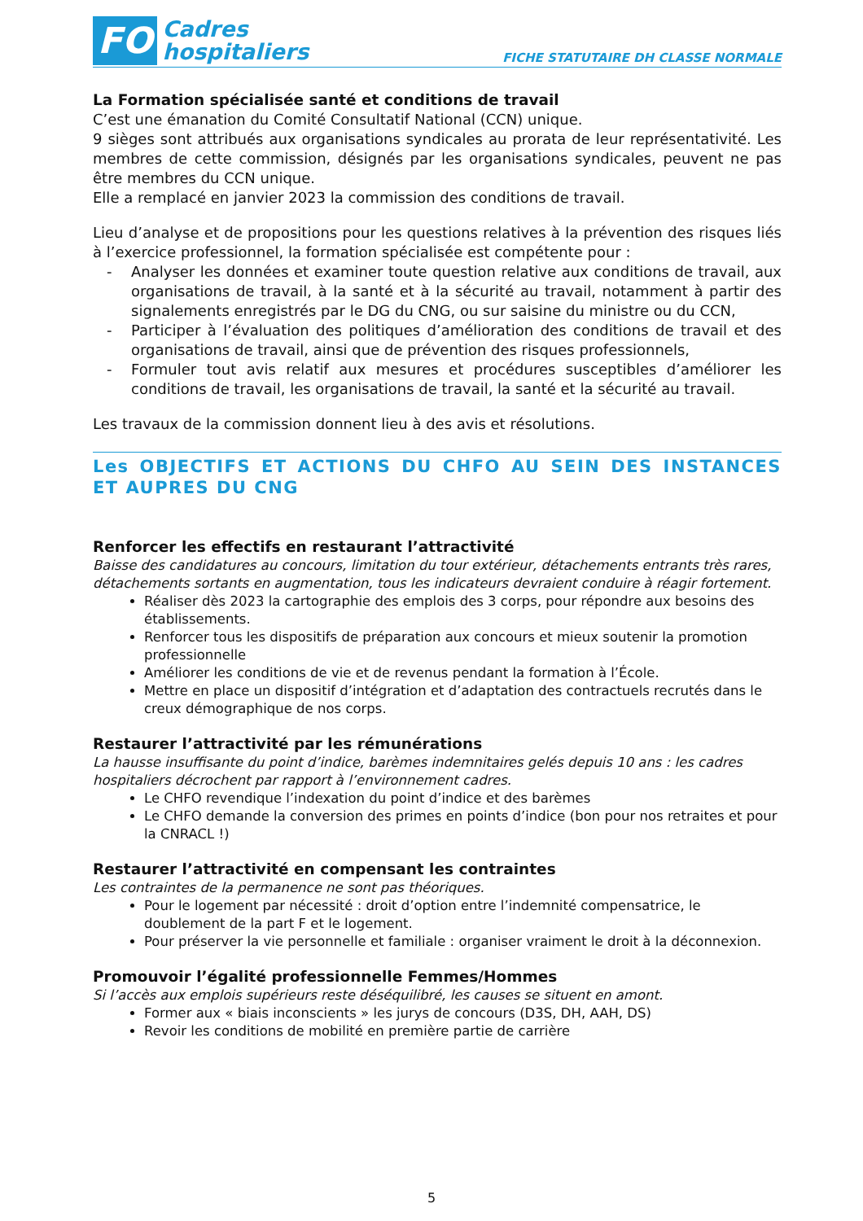FO
Cadres
hospitaliers
FICHE STATUTAIRE DH CLASSE NORMALE
La Formation spécialisée santé et conditions de travail
C’est une émanation du Comité Consultatif National (CCN) unique.
9 sièges sont attribués aux organisations syndicales au prorata de leur représentativité. Les membres de cette commission, désignés par les organisations syndicales, peuvent ne pas être membres du CCN unique.
Elle a remplacé en janvier 2023 la commission des conditions de travail.
Lieu d’analyse et de propositions pour les questions relatives à la prévention des risques liés à l’exercice professionnel, la formation spécialisée est compétente pour :
- Analyser les données et examiner toute question relative aux conditions de travail, aux organisations de travail, à la santé et à la sécurité au travail, notamment à partir des signalements enregistrés par le DG du CNG, ou sur saisine du ministre ou du CCN,
- Participer à l’évaluation des politiques d’amélioration des conditions de travail et des organisations de travail, ainsi que de prévention des risques professionnels,
- Formuler tout avis relatif aux mesures et procédures susceptibles d’améliorer les conditions de travail, les organisations de travail, la santé et la sécurité au travail.
Les travaux de la commission donnent lieu à des avis et résolutions.
Les OBJECTIFS ET ACTIONS DU CHFO AU SEIN DES INSTANCES ET AUPRES DU CNG
Renforcer les effectifs en restaurant l’attractivité
Baisse des candidatures au concours, limitation du tour extérieur, détachements entrants très rares, détachements sortants en augmentation, tous les indicateurs devraient conduire à réagir fortement.
Réaliser dès 2023 la cartographie des emplois des 3 corps, pour répondre aux besoins des établissements.
Renforcer tous les dispositifs de préparation aux concours et mieux soutenir la promotion professionnelle
Améliorer les conditions de vie et de revenus pendant la formation à l’École.
Mettre en place un dispositif d’intégration et d’adaptation des contractuels recrutés dans le creux démographique de nos corps.
Restaurer l’attractivité par les rémunérations
La hausse insuffisante du point d’indice, barèmes indemnitaires gelés depuis 10 ans : les cadres hospitaliers décrochent par rapport à l’environnement cadres.
Le CHFO revendique l’indexation du point d’indice et des barèmes
Le CHFO demande la conversion des primes en points d’indice (bon pour nos retraites et pour la CNRACL !)
Restaurer l’attractivité en compensant les contraintes
Les contraintes de la permanence ne sont pas théoriques.
Pour le logement par nécessité : droit d’option entre l’indemnité compensatrice, le doublement de la part F et le logement.
Pour préserver la vie personnelle et familiale : organiser vraiment le droit à la déconnexion.
Promouvoir l’égalité professionnelle Femmes/Hommes
Si l’accès aux emplois supérieurs reste déséquilibré, les causes se situent en amont.
Former aux « biais inconscients » les jurys de concours (D3S, DH, AAH, DS)
Revoir les conditions de mobilité en première partie de carrière
5